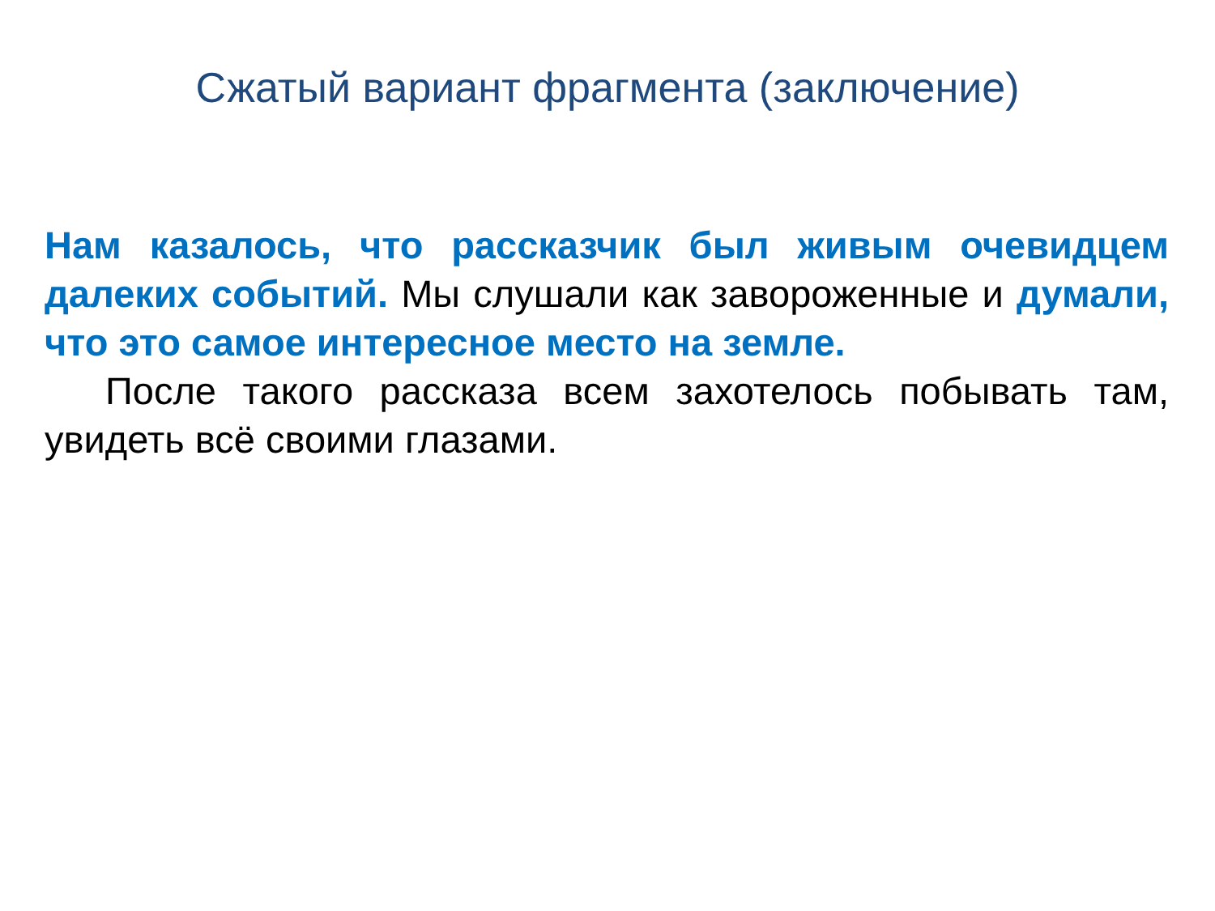Сжатый вариант фрагмента (заключение)
Нам казалось, что рассказчик был живым очевидцем далеких событий. Мы слушали как завороженные и думали, что это самое интересное место на земле.
После такого рассказа всем захотелось побывать там, увидеть всё своими глазами.